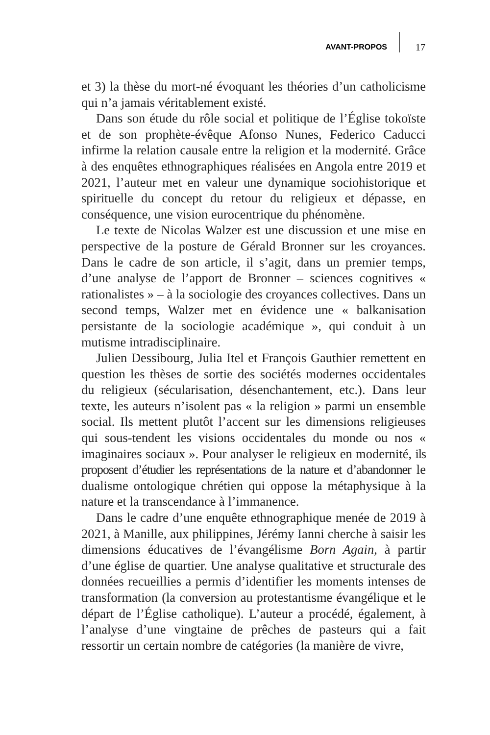AVANT-PROPOS 17
et 3) la thèse du mort-né évoquant les théories d’un catholicisme qui n’a jamais véritablement existé.
Dans son étude du rôle social et politique de l’Église tokoïste et de son prophète-évêque Afonso Nunes, Federico Caducci infirme la relation causale entre la religion et la modernité. Grâce à des enquêtes ethnographiques réalisées en Angola entre 2019 et 2021, l’auteur met en valeur une dynamique sociohistorique et spirituelle du concept du retour du religieux et dépasse, en conséquence, une vision eurocentrique du phénomène.
Le texte de Nicolas Walzer est une discussion et une mise en perspective de la posture de Gérald Bronner sur les croyances. Dans le cadre de son article, il s’agit, dans un premier temps, d’une analyse de l’apport de Bronner – sciences cognitives « rationalistes » – à la sociologie des croyances collectives. Dans un second temps, Walzer met en évidence une « balkanisation persistante de la sociologie académique », qui conduit à un mutisme intradisciplinaire.
Julien Dessibourg, Julia Itel et François Gauthier remettent en question les thèses de sortie des sociétés modernes occidentales du religieux (sécularisation, désenchantement, etc.). Dans leur texte, les auteurs n’isolent pas « la religion » parmi un ensemble social. Ils mettent plutôt l’accent sur les dimensions religieuses qui sous-tendent les visions occidentales du monde ou nos « imaginaires sociaux ». Pour analyser le religieux en modernité, ils proposent d’étudier les représentations de la nature et d’abandonner le dualisme ontologique chrétien qui oppose la métaphysique à la nature et la transcendance à l’immanence.
Dans le cadre d’une enquête ethnographique menée de 2019 à 2021, à Manille, aux philippines, Jérémy Ianni cherche à saisir les dimensions éducatives de l’évangélisme Born Again, à partir d’une église de quartier. Une analyse qualitative et structurale des données recueillies a permis d’identifier les moments intenses de transformation (la conversion au protestantisme évangélique et le départ de l’Église catholique). L’auteur a procédé, également, à l’analyse d’une vingtaine de prêches de pasteurs qui a fait ressortir un certain nombre de catégories (la manière de vivre,